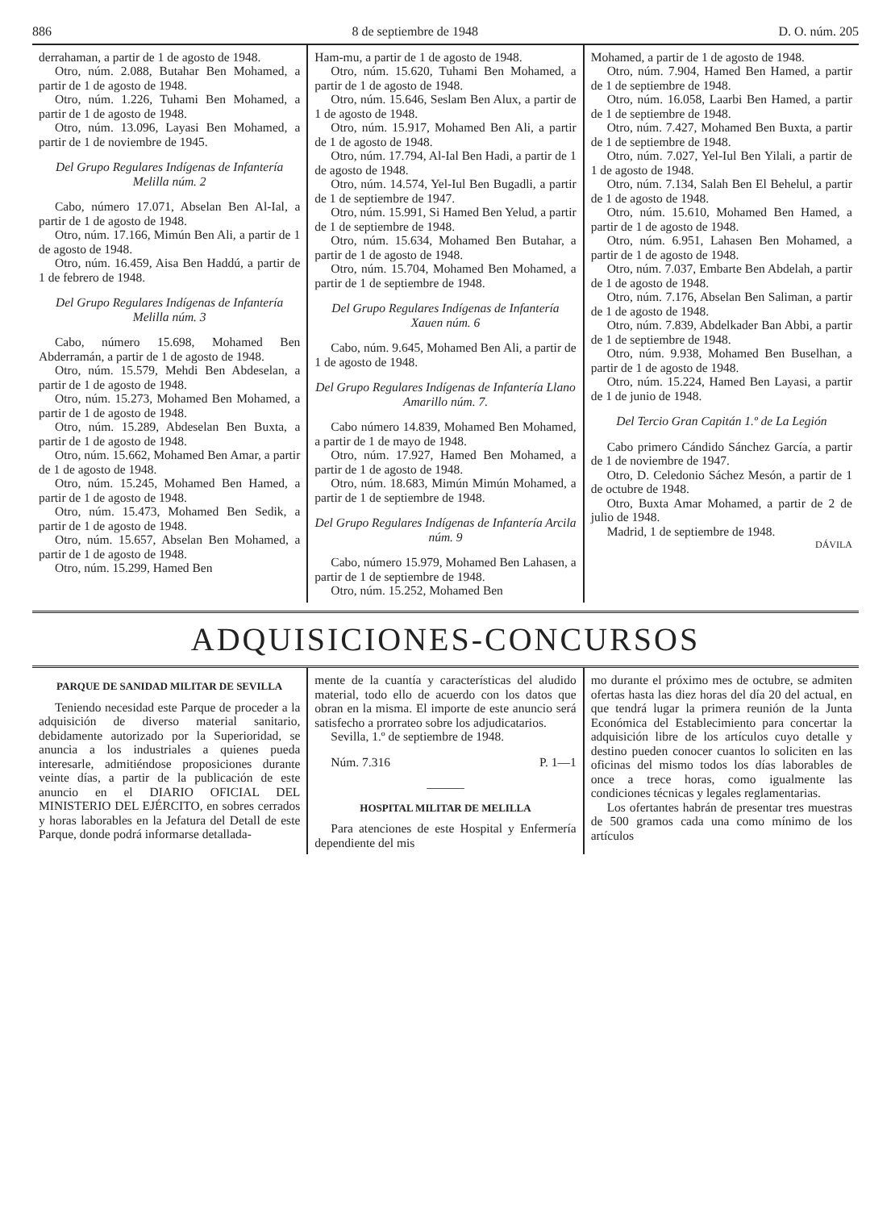886 8 de septiembre de 1948 D. O. núm. 205
derrahaman, a partir de 1 de agosto de 1948.
Otro, núm. 2.088, Butahar Ben Mohamed, a partir de 1 de agosto de 1948.
Otro, núm. 1.226, Tuhami Ben Mohamed, a partir de 1 de agosto de 1948.
Otro, núm. 13.096, Layasi Ben Mohamed, a partir de 1 de noviembre de 1945.
Del Grupo Regulares Indígenas de Infantería Melilla núm. 2
Cabo, número 17.071, Abselan Ben Al-Ial, a partir de 1 de agosto de 1948.
Otro, núm. 17.166, Mimún Ben Ali, a partir de 1 de agosto de 1948.
Otro, núm. 16.459, Aisa Ben Haddú, a partir de 1 de febrero de 1948.
Del Grupo Regulares Indígenas de Infantería Melilla núm. 3
Cabo, número 15.698, Mohamed Ben Abderramán, a partir de 1 de agosto de 1948.
Otro, núm. 15.579, Mehdi Ben Abdeselan, a partir de 1 de agosto de 1948.
Otro, núm. 15.273, Mohamed Ben Mohamed, a partir de 1 de agosto de 1948.
Otro, núm. 15.289, Abdeselan Ben Buxta, a partir de 1 de agosto de 1948.
Otro, núm. 15.662, Mohamed Ben Amar, a partir de 1 de agosto de 1948.
Otro, núm. 15.245, Mohamed Ben Hamed, a partir de 1 de agosto de 1948.
Otro, núm. 15.473, Mohamed Ben Sedik, a partir de 1 de agosto de 1948.
Otro, núm. 15.657, Abselan Ben Mohamed, a partir de 1 de agosto de 1948.
Otro, núm. 15.299, Hamed Ben
Ham-mu, a partir de 1 de agosto de 1948.
Otro, núm. 15.620, Tuhami Ben Mohamed, a partir de 1 de agosto de 1948.
Otro, núm. 15.646, Seslam Ben Alux, a partir de 1 de agosto de 1948.
Otro, núm. 15.917, Mohamed Ben Ali, a partir de 1 de agosto de 1948.
Otro, núm. 17.794, Al-Ial Ben Hadi, a partir de 1 de agosto de 1948.
Otro, núm. 14.574, Yel-Iul Ben Bugadli, a partir de 1 de septiembre de 1947.
Otro, núm. 15.991, Si Hamed Ben Yelud, a partir de 1 de septiembre de 1948.
Otro, núm. 15.634, Mohamed Ben Butahar, a partir de 1 de agosto de 1948.
Otro, núm. 15.704, Mohamed Ben Mohamed, a partir de 1 de septiembre de 1948.
Del Grupo Regulares Indígenas de Infantería Xauen núm. 6
Cabo, núm. 9.645, Mohamed Ben Ali, a partir de 1 de agosto de 1948.
Del Grupo Regulares Indígenas de Infantería Llano Amarillo núm. 7.
Cabo número 14.839, Mohamed Ben Mohamed, a partir de 1 de mayo de 1948.
Otro, núm. 17.927, Hamed Ben Mohamed, a partir de 1 de agosto de 1948.
Otro, núm. 18.683, Mimún Mimún Mohamed, a partir de 1 de septiembre de 1948.
Del Grupo Regulares Indígenas de Infantería Arcila núm. 9
Cabo, número 15.979, Mohamed Ben Lahasen, a partir de 1 de septiembre de 1948.
Otro, núm. 15.252, Mohamed Ben
Mohamed, a partir de 1 de agosto de 1948.
Otro, núm. 7.904, Hamed Ben Hamed, a partir de 1 de septiembre de 1948.
Otro, núm. 16.058, Laarbi Ben Hamed, a partir de 1 de septiembre de 1948.
Otro, núm. 7.427, Mohamed Ben Buxta, a partir de 1 de septiembre de 1948.
Otro, núm. 7.027, Yel-Iul Ben Yilali, a partir de 1 de agosto de 1948.
Otro, núm. 7.134, Salah Ben El Behelul, a partir de 1 de agosto de 1948.
Otro, núm. 15.610, Mohamed Ben Hamed, a partir de 1 de agosto de 1948.
Otro, núm. 6.951, Lahasen Ben Mohamed, a partir de 1 de agosto de 1948.
Otro, núm. 7.037, Embarte Ben Abdelah, a partir de 1 de agosto de 1948.
Otro, núm. 7.176, Abselan Ben Saliman, a partir de 1 de agosto de 1948.
Otro, núm. 7.839, Abdelkader Ban Abbi, a partir de 1 de septiembre de 1948.
Otro, núm. 9.938, Mohamed Ben Buselhan, a partir de 1 de agosto de 1948.
Otro, núm. 15.224, Hamed Ben Layasi, a partir de 1 de junio de 1948.
Del Tercio Gran Capitán 1.º de La Legión
Cabo primero Cándido Sánchez García, a partir de 1 de noviembre de 1947.
Otro, D. Celedonio Sáchez Mesón, a partir de 1 de octubre de 1948.
Otro, Buxta Amar Mohamed, a partir de 2 de julio de 1948.
Madrid, 1 de septiembre de 1948.
DÁVILA
ADQUISICIONES-CONCURSOS
PARQUE DE SANIDAD MILITAR DE SEVILLA
Teniendo necesidad este Parque de proceder a la adquisición de diverso material sanitario, debidamente autorizado por la Superioridad, se anuncia a los industriales a quienes pueda interesarle, admitiéndose proposiciones durante veinte días, a partir de la publicación de este anuncio en el DIARIO OFICIAL DEL MINISTERIO DEL EJÉRCITO, en sobres cerrados y horas laborables en la Jefatura del Detall de este Parque, donde podrá informarse detallada-
mente de la cuantía y características del aludido material, todo ello de acuerdo con los datos que obran en la misma. El importe de este anuncio será satisfecho a prorrateo sobre los adjudicatarios.
Sevilla, 1.º de septiembre de 1948.
Núm. 7.316 P. 1—1
———
HOSPITAL MILITAR DE MELILLA
Para atenciones de este Hospital y Enfermería dependiente del mis
mo durante el próximo mes de octubre, se admiten ofertas hasta las diez horas del día 20 del actual, en que tendrá lugar la primera reunión de la Junta Económica del Establecimiento para concertar la adquisición libre de los artículos cuyo detalle y destino pueden conocer cuantos lo soliciten en las oficinas del mismo todos los días laborables de once a trece horas, como igualmente las condiciones técnicas y legales reglamentarias.
Los ofertantes habrán de presentar tres muestras de 500 gramos cada una como mínimo de los artículos